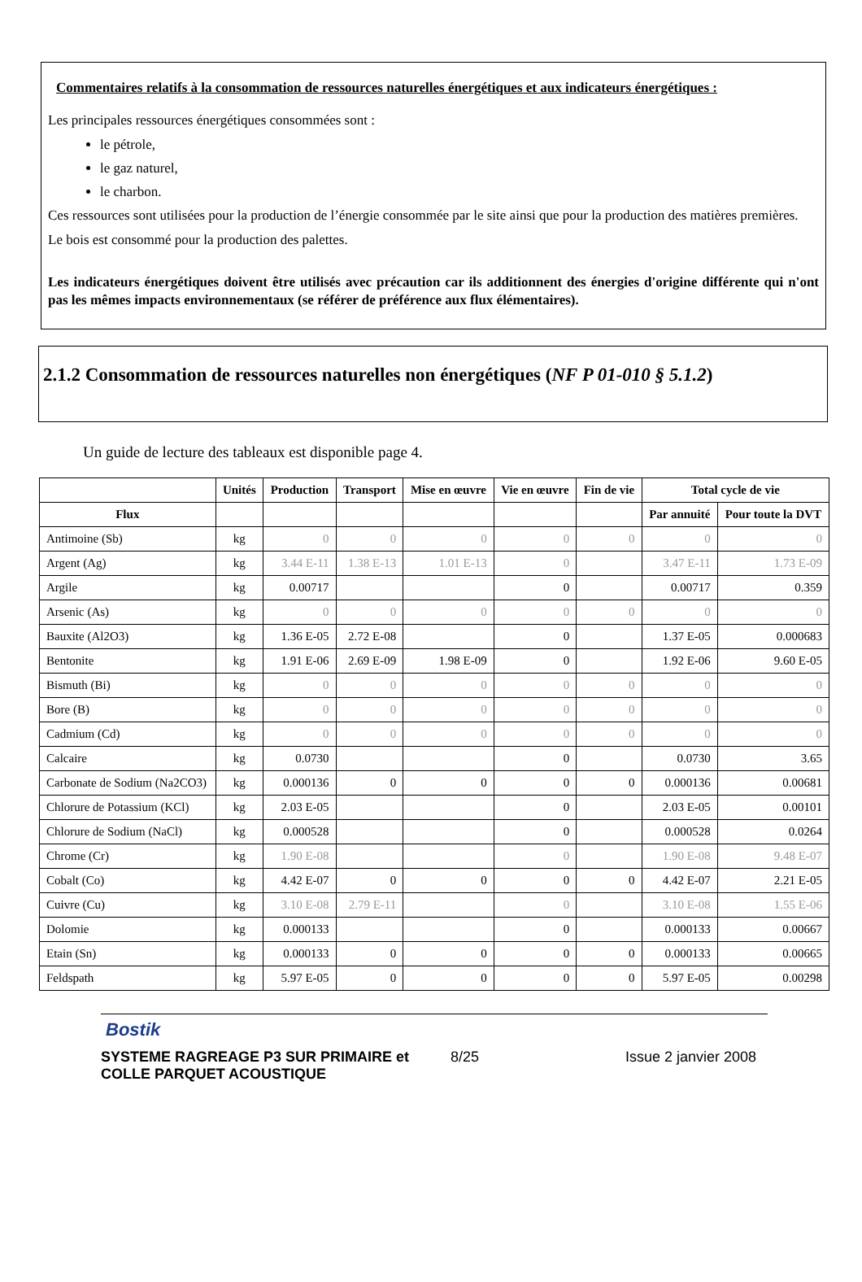Commentaires relatifs à la consommation de ressources naturelles énergétiques et aux indicateurs énergétiques :
Les principales ressources énergétiques consommées sont :
le pétrole,
le gaz naturel,
le charbon.
Ces ressources sont utilisées pour la production de l’énergie consommée par le site ainsi que pour la production des matières premières.
Le bois est consommé pour la production des palettes.
Les indicateurs énergétiques doivent être utilisés avec précaution car ils additionnent des énergies d'origine différente qui n'ont pas les mêmes impacts environnementaux (se référer de préférence aux flux élémentaires).
2.1.2 Consommation de ressources naturelles non énergétiques (NF P 01-010 § 5.1.2)
Un guide de lecture des tableaux est disponible page 4.
| | Unités | Production | Transport | Mise en œuvre | Vie en œuvre | Fin de vie | Total cycle de vie | |
| --- | --- | --- | --- | --- | --- | --- | --- | --- |
| Flux | | | | | | | Par annuité | Pour toute la DVT |
| Antimoine (Sb) | kg | 0 | 0 | 0 | 0 | 0 | 0 | 0 |
| Argent (Ag) | kg | 3.44 E-11 | 1.38 E-13 | 1.01 E-13 | 0 | | 3.47 E-11 | 1.73 E-09 |
| Argile | kg | 0.00717 | | | 0 | | 0.00717 | 0.359 |
| Arsenic (As) | kg | 0 | 0 | 0 | 0 | 0 | 0 | 0 |
| Bauxite (Al2O3) | kg | 1.36 E-05 | 2.72 E-08 | | 0 | | 1.37 E-05 | 0.000683 |
| Bentonite | kg | 1.91 E-06 | 2.69 E-09 | 1.98 E-09 | 0 | | 1.92 E-06 | 9.60 E-05 |
| Bismuth (Bi) | kg | 0 | 0 | 0 | 0 | 0 | 0 | 0 |
| Bore (B) | kg | 0 | 0 | 0 | 0 | 0 | 0 | 0 |
| Cadmium (Cd) | kg | 0 | 0 | 0 | 0 | 0 | 0 | 0 |
| Calcaire | kg | 0.0730 | | | 0 | | 0.0730 | 3.65 |
| Carbonate de Sodium (Na2CO3) | kg | 0.000136 | 0 | 0 | 0 | 0 | 0.000136 | 0.00681 |
| Chlorure de Potassium (KCl) | kg | 2.03 E-05 | | | 0 | | 2.03 E-05 | 0.00101 |
| Chlorure de Sodium (NaCl) | kg | 0.000528 | | | 0 | | 0.000528 | 0.0264 |
| Chrome (Cr) | kg | 1.90 E-08 | | | 0 | | 1.90 E-08 | 9.48 E-07 |
| Cobalt (Co) | kg | 4.42 E-07 | 0 | 0 | 0 | 0 | 4.42 E-07 | 2.21 E-05 |
| Cuivre (Cu) | kg | 3.10 E-08 | 2.79 E-11 | | 0 | | 3.10 E-08 | 1.55 E-06 |
| Dolomie | kg | 0.000133 | | | 0 | | 0.000133 | 0.00667 |
| Etain (Sn) | kg | 0.000133 | 0 | 0 | 0 | 0 | 0.000133 | 0.00665 |
| Feldspath | kg | 5.97 E-05 | 0 | 0 | 0 | 0 | 5.97 E-05 | 0.00298 |
Bostik
SYSTEME RAGREAGE P3 SUR PRIMAIRE et COLLE PARQUET ACOUSTIQUE 8/25 Issue 2 janvier 2008